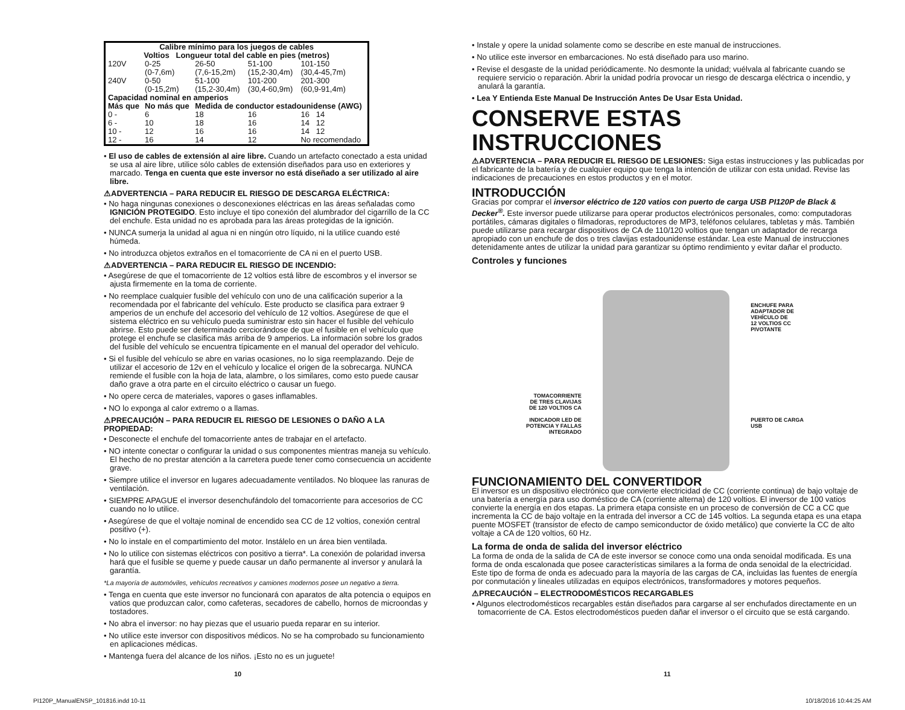| Calibre mínimo para los juegos de cables Voltios Longueur total del cable en pies (metros) | | | | |
| --- | --- | --- | --- | --- |
| 120V | 0-25 (0-7,6m) | 26-50 (7,6-15,2m) | 51-100 (15,2-30,4m) | 101-150 (30,4-45,7m) |
| 240V | 0-50 (0-15,2m) | 51-100 (15,2-30,4m) | 101-200 (30,4-60,9m) | 201-300 (60,9-91,4m) |
| Capacidad nominal en amperios | | | | |
| Más que | No más que | Medida de conductor estadounidense (AWG) | | |
| 0 - | 6 | 18 | 16 | 16 14 |
| 6 - | 10 | 18 | 16 | 14 12 |
| 10 - | 12 | 16 | 16 | 14 12 |
| 12 - | 16 | 14 | 12 | No recomendado |
• El uso de cables de extensión al aire libre. Cuando un artefacto conectado a esta unidad se usa al aire libre, utilice sólo cables de extensión diseñados para uso en exteriores y marcado. Tenga en cuenta que este inversor no está diseñado a ser utilizado al aire libre.
⚠ADVERTENCIA – PARA REDUCIR EL RIESGO DE DESCARGA ELÉCTRICA:
• No haga ningunas conexiones o desconexiones eléctricas en las áreas señaladas como IGNICIÓN PROTEGIDO. Esto incluye el tipo conexión del alumbrador del cigarrillo de la CC del enchufe. Esta unidad no es aprobada para las áreas protegidas de la ignición.
• NUNCA sumerja la unidad al agua ni en ningún otro líquido, ni la utilice cuando esté húmeda.
• No introduzca objetos extraños en el tomacorriente de CA ni en el puerto USB.
⚠ADVERTENCIA – PARA REDUCIR EL RIESGO DE INCENDIO:
• Asegúrese de que el tomacorriente de 12 voltios está libre de escombros y el inversor se ajusta firmemente en la toma de corriente.
• No reemplace cualquier fusible del vehículo con uno de una calificación superior a la recomendada por el fabricante del vehículo. Este producto se clasifica para extraer 9 amperios de un enchufe del accesorio del vehículo de 12 voltios. Asegúrese de que el sistema eléctrico en su vehículo pueda suministrar esto sin hacer el fusible del vehículo abrirse. Esto puede ser determinado cerciorándose de que el fusible en el vehículo que protege el enchufe se clasifica más arriba de 9 amperios. La información sobre los grados del fusible del vehículo se encuentra típicamente en el manual del operador del vehículo.
• Si el fusible del vehículo se abre en varias ocasiones, no lo siga reemplazando. Deje de utilizar el accesorio de 12v en el vehículo y localice el origen de la sobrecarga. NUNCA remiende el fusible con la hoja de lata, alambre, o los similares, como esto puede causar daño grave a otra parte en el circuito eléctrico o causar un fuego.
• No opere cerca de materiales, vapores o gases inflamables.
• NO lo exponga al calor extremo o a llamas.
⚠PRECAUCIÓN – PARA REDUCIR EL RIESGO DE LESIONES O DAÑO A LA PROPIEDAD:
• Desconecte el enchufe del tomacorriente antes de trabajar en el artefacto.
• NO intente conectar o configurar la unidad o sus componentes mientras maneja su vehículo. El hecho de no prestar atención a la carretera puede tener como consecuencia un accidente grave.
• Siempre utilice el inversor en lugares adecuadamente ventilados. No bloquee las ranuras de ventilación.
• SIEMPRE APAGUE el inversor desenchufándolo del tomacorriente para accesorios de CC cuando no lo utilice.
• Asegúrese de que el voltaje nominal de encendido sea CC de 12 voltios, conexión central positivo (+).
• No lo instale en el compartimiento del motor. Instálelo en un área bien ventilada.
• No lo utilice con sistemas eléctricos con positivo a tierra*. La conexión de polaridad inversa hará que el fusible se queme y puede causar un daño permanente al inversor y anulará la garantía.
*La mayoría de automóviles, vehículos recreativos y camiones modernos posee un negativo a tierra.
• Tenga en cuenta que este inversor no funcionará con aparatos de alta potencia o equipos en vatios que produzcan calor, como cafeteras, secadores de cabello, hornos de microondas y tostadores.
• No abra el inversor: no hay piezas que el usuario pueda reparar en su interior.
• No utilice este inversor con dispositivos médicos. No se ha comprobado su funcionamiento en aplicaciones médicas.
• Mantenga fuera del alcance de los niños. ¡Esto no es un juguete!
• Instale y opere la unidad solamente como se describe en este manual de instrucciones.
• No utilice este inversor en embarcaciones. No está diseñado para uso marino.
• Revise el desgaste de la unidad periódicamente. No desmonte la unidad; vuélvala al fabricante cuando se requiere servicio o reparación. Abrir la unidad podría provocar un riesgo de descarga eléctrica o incendio, y anulará la garantía.
• Lea Y Entienda Este Manual De Instrucción Antes De Usar Esta Unidad.
CONSERVE ESTAS INSTRUCCIONES
⚠ADVERTENCIA – PARA REDUCIR EL RIESGO DE LESIONES: Siga estas instrucciones y las publicadas por el fabricante de la batería y de cualquier equipo que tenga la intención de utilizar con esta unidad. Revise las indicaciones de precauciones en estos productos y en el motor.
INTRODUCCIÓN
Gracias por comprar el inversor eléctrico de 120 vatios con puerto de carga USB PI120P de Black & Decker<sup>®</sup>. Este inversor puede utilizarse para operar productos electrónicos personales, como: computadoras portátiles, cámaras digitales o filmadoras, reproductores de MP3, teléfonos celulares, tabletas y más. También puede utilizarse para recargar dispositivos de CA de 110/120 voltios que tengan un adaptador de recarga apropiado con un enchufe de dos o tres clavijas estadounidense estándar. Lea este Manual de instrucciones detenidamente antes de utilizar la unidad para garantizar su óptimo rendimiento y evitar dañar el producto.
Controles y funciones
TOMACORRIENTE
DE TRES CLAVIJAS
DE 120 VOLTIOS CA
INDICADOR LED DE
POTENCIA Y FALLAS
INTEGRADO
ENCHUFE PARA
ADAPTADOR DE
VEHÍCULO DE
12 VOLTIOS CC
PIVOTANTE
PUERTO DE CARGA
USB
FUNCIONAMIENTO DEL CONVERTIDOR
El inversor es un dispositivo electrónico que convierte electricidad de CC (corriente continua) de bajo voltaje de una batería a energía para uso doméstico de CA (corriente alterna) de 120 voltios. El inversor de 100 vatios convierte la energía en dos etapas. La primera etapa consiste en un proceso de conversión de CC a CC que incrementa la CC de bajo voltaje en la entrada del inversor a CC de 145 voltios. La segunda etapa es una etapa puente MOSFET (transistor de efecto de campo semiconductor de óxido metálico) que convierte la CC de alto voltaje a CA de 120 voltios, 60 Hz.
La forma de onda de salida del inversor eléctrico
La forma de onda de la salida de CA de este inversor se conoce como una onda senoidal modificada. Es una forma de onda escalonada que posee características similares a la forma de onda senoidal de la electricidad. Este tipo de forma de onda es adecuado para la mayoría de las cargas de CA, incluidas las fuentes de energía por conmutación y lineales utilizadas en equipos electrónicos, transformadores y motores pequeños.
⚠PRECAUCIÓN – ELECTRODOMÉSTICOS RECARGABLES
• Algunos electrodomésticos recargables están diseñados para cargarse al ser enchufados directamente en un tomacorriente de CA. Estos electrodomésticos pueden dañar el inversor o el circuito que se está cargando.
10 11
PI120P_ManualENSP_101816.indd 10-11
10/18/2016 10:44:25 AM